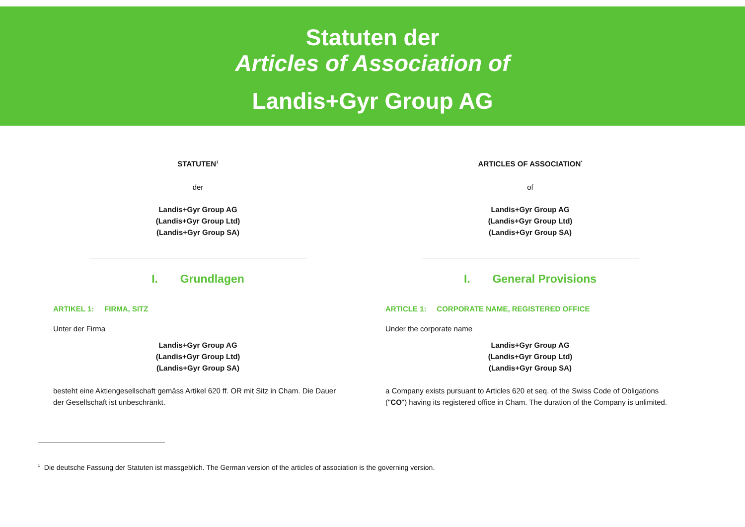Statuten der
Articles of Association of
Landis+Gyr Group AG
STATUTEN<sup>1</sup>
der
Landis+Gyr Group AG
(Landis+Gyr Group Ltd)
(Landis+Gyr Group SA)
I. Grundlagen
ARTIKEL 1: FIRMA, SITZ
Unter der Firma
Landis+Gyr Group AG
(Landis+Gyr Group Ltd)
(Landis+Gyr Group SA)
besteht eine Aktiengesellschaft gemäss Artikel 620 ff. OR mit Sitz in Cham. Die Dauer der Gesellschaft ist unbeschränkt.
ARTICLES OF ASSOCIATION<sup>*</sup>
of
Landis+Gyr Group AG
(Landis+Gyr Group Ltd)
(Landis+Gyr Group SA)
I. General Provisions
ARTICLE 1: CORPORATE NAME, REGISTERED OFFICE
Under the corporate name
Landis+Gyr Group AG
(Landis+Gyr Group Ltd)
(Landis+Gyr Group SA)
a Company exists pursuant to Articles 620 et seq. of the Swiss Code of Obligations ("CO") having its registered office in Cham. The duration of the Company is unlimited.
<sup>1</sup> Die deutsche Fassung der Statuten ist massgeblich. The German version of the articles of association is the governing version.